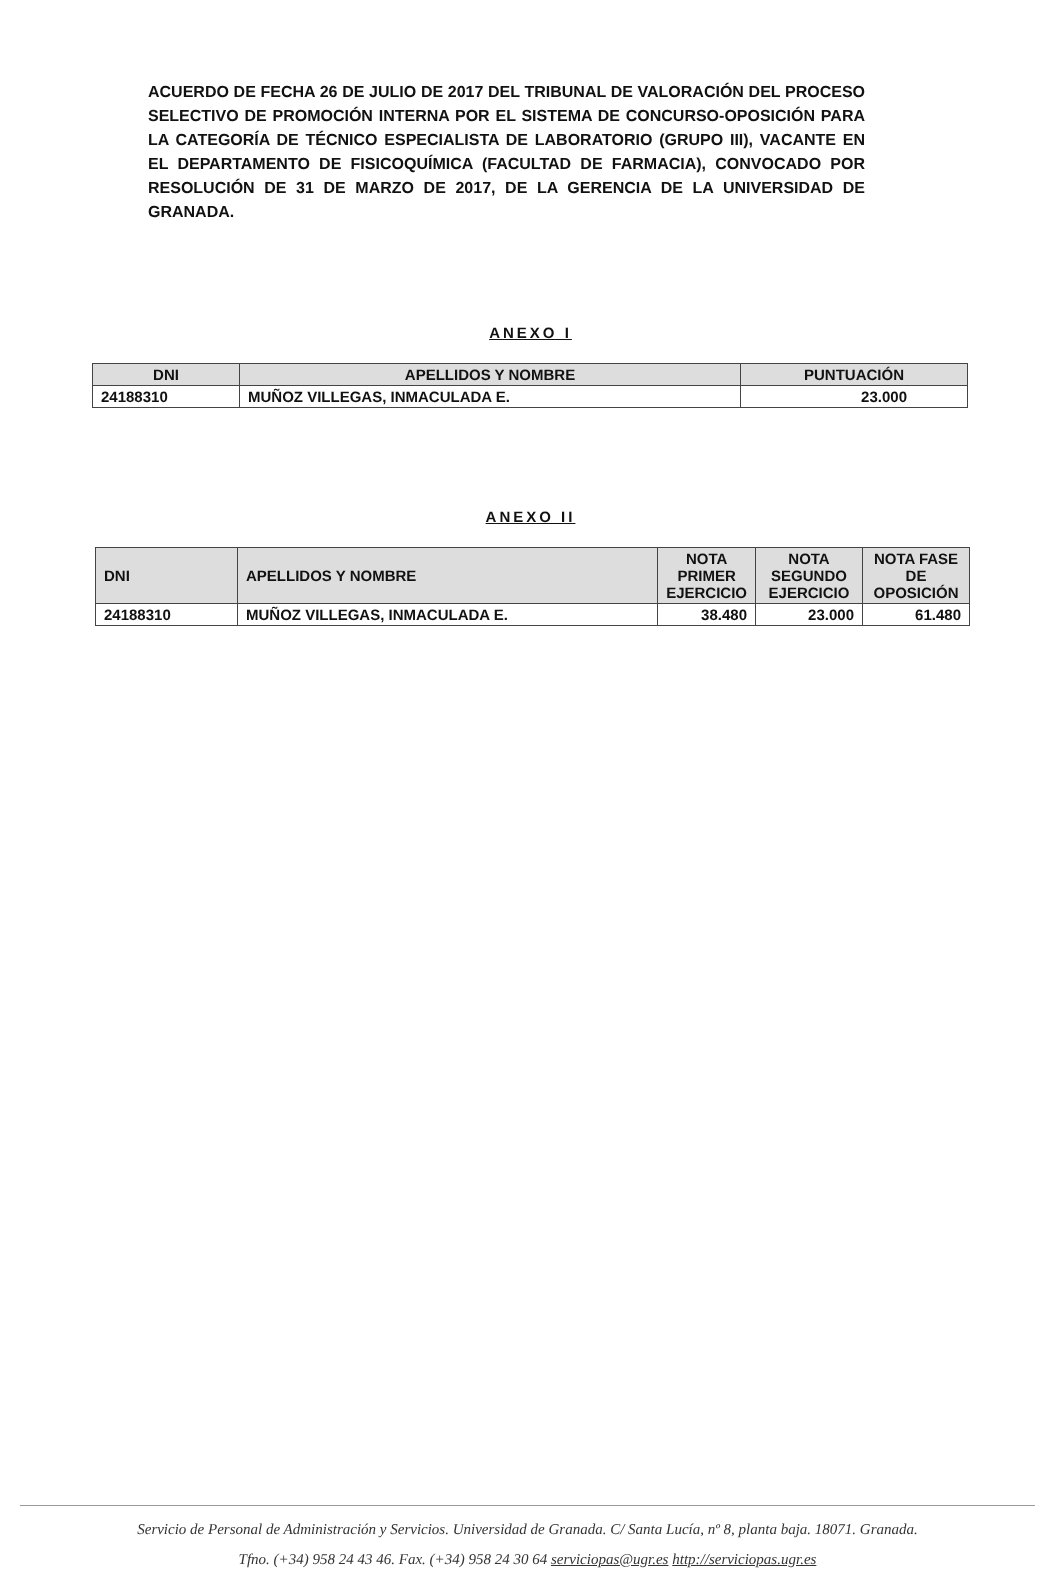ACUERDO DE FECHA 26 DE JULIO DE 2017 DEL TRIBUNAL DE VALORACIÓN DEL PROCESO SELECTIVO DE PROMOCIÓN INTERNA POR EL SISTEMA DE CONCURSO-OPOSICIÓN PARA LA CATEGORÍA DE TÉCNICO ESPECIALISTA DE LABORATORIO (GRUPO III), VACANTE EN EL DEPARTAMENTO DE FISICOQUÍMICA (FACULTAD DE FARMACIA), CONVOCADO POR RESOLUCIÓN DE 31 DE MARZO DE 2017, DE LA GERENCIA DE LA UNIVERSIDAD DE GRANADA.
ANEXO I
| DNI | APELLIDOS Y NOMBRE | PUNTUACIÓN |
| --- | --- | --- |
| 24188310 | MUÑOZ VILLEGAS, INMACULADA E. | 23.000 |
ANEXO II
| DNI | APELLIDOS Y NOMBRE | NOTA PRIMER EJERCICIO | NOTA SEGUNDO EJERCICIO | NOTA FASE DE OPOSICIÓN |
| --- | --- | --- | --- | --- |
| 24188310 | MUÑOZ VILLEGAS, INMACULADA E. | 38.480 | 23.000 | 61.480 |
Servicio de Personal de Administración y Servicios. Universidad de Granada. C/ Santa Lucía, nº 8, planta baja. 18071. Granada.
Tfno. (+34) 958 24 43 46. Fax. (+34) 958 24 30 64 serviciopas@ugr.es http://serviciopas.ugr.es